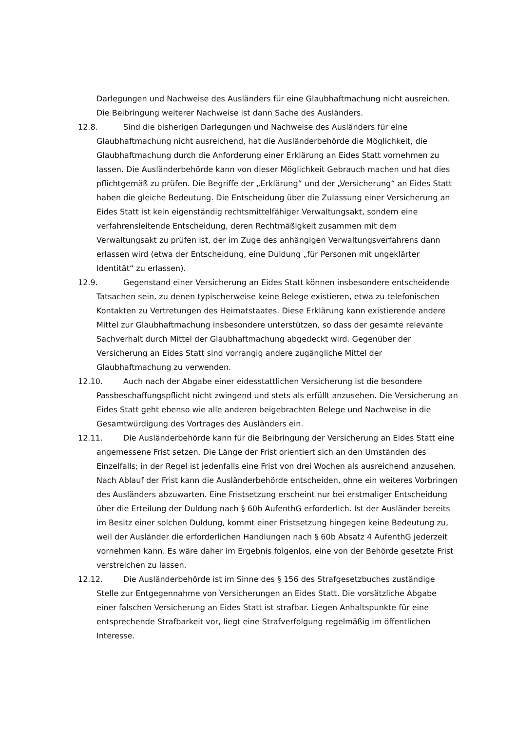Darlegungen und Nachweise des Ausländers für eine Glaubhaftmachung nicht ausreichen. Die Beibringung weiterer Nachweise ist dann Sache des Ausländers.
12.8. Sind die bisherigen Darlegungen und Nachweise des Ausländers für eine Glaubhaftmachung nicht ausreichend, hat die Ausländerbehörde die Möglichkeit, die Glaubhaftmachung durch die Anforderung einer Erklärung an Eides Statt vornehmen zu lassen. Die Ausländerbehörde kann von dieser Möglichkeit Gebrauch machen und hat dies pflichtgemäß zu prüfen. Die Begriffe der „Erklärung“ und der „Versicherung“ an Eides Statt haben die gleiche Bedeutung. Die Entscheidung über die Zulassung einer Versicherung an Eides Statt ist kein eigenständig rechtsmittelfähiger Verwaltungsakt, sondern eine verfahrensleitende Entscheidung, deren Rechtmäßigkeit zusammen mit dem Verwaltungsakt zu prüfen ist, der im Zuge des anhängigen Verwaltungsverfahrens dann erlassen wird (etwa der Entscheidung, eine Duldung „für Personen mit ungeklärter Identität“ zu erlassen).
12.9. Gegenstand einer Versicherung an Eides Statt können insbesondere entscheidende Tatsachen sein, zu denen typischerweise keine Belege existieren, etwa zu telefonischen Kontakten zu Vertretungen des Heimatstaates. Diese Erklärung kann existierende andere Mittel zur Glaubhaftmachung insbesondere unterstützen, so dass der gesamte relevante Sachverhalt durch Mittel der Glaubhaftmachung abgedeckt wird. Gegenüber der Versicherung an Eides Statt sind vorrangig andere zugängliche Mittel der Glaubhaftmachung zu verwenden.
12.10. Auch nach der Abgabe einer eidesstattlichen Versicherung ist die besondere Passbeschaffungspflicht nicht zwingend und stets als erfüllt anzusehen. Die Versicherung an Eides Statt geht ebenso wie alle anderen beigebrachten Belege und Nachweise in die Gesamtwürdigung des Vortrages des Ausländers ein.
12.11. Die Ausländerbehörde kann für die Beibringung der Versicherung an Eides Statt eine angemessene Frist setzen. Die Länge der Frist orientiert sich an den Umständen des Einzelfalls; in der Regel ist jedenfalls eine Frist von drei Wochen als ausreichend anzusehen. Nach Ablauf der Frist kann die Ausländerbehörde entscheiden, ohne ein weiteres Vorbringen des Ausländers abzuwarten. Eine Fristsetzung erscheint nur bei erstmaliger Entscheidung über die Erteilung der Duldung nach § 60b AufenthG erforderlich. Ist der Ausländer bereits im Besitz einer solchen Duldung, kommt einer Fristsetzung hingegen keine Bedeutung zu, weil der Ausländer die erforderlichen Handlungen nach § 60b Absatz 4 AufenthG jederzeit vornehmen kann. Es wäre daher im Ergebnis folgenlos, eine von der Behörde gesetzte Frist verstreichen zu lassen.
12.12. Die Ausländerbehörde ist im Sinne des § 156 des Strafgesetzbuches zuständige Stelle zur Entgegennahme von Versicherungen an Eides Statt. Die vorsätzliche Abgabe einer falschen Versicherung an Eides Statt ist strafbar. Liegen Anhaltspunkte für eine entsprechende Strafbarkeit vor, liegt eine Strafverfolgung regelmäßig im öffentlichen Interesse.